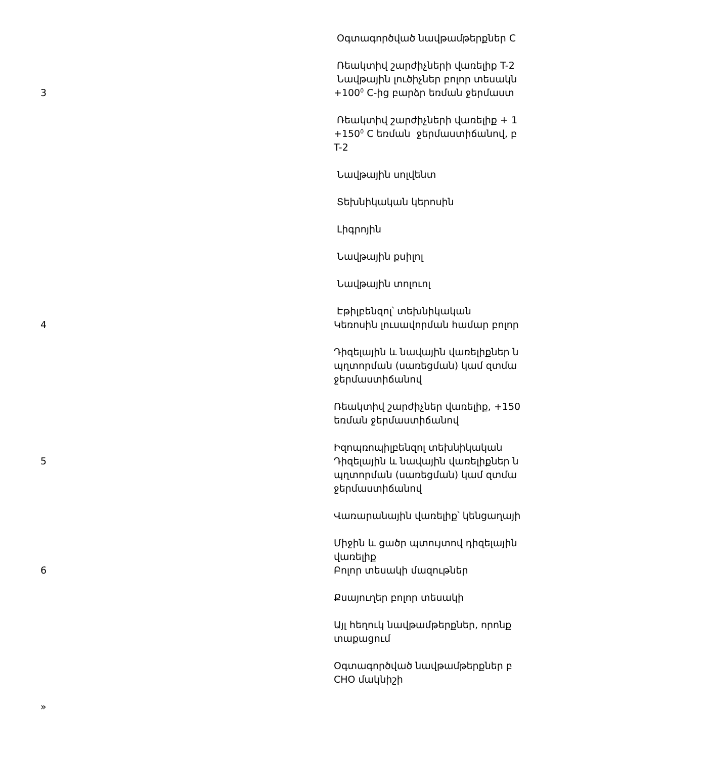| 3 | Օգտագործված նավթամթերքներ C Ռեակտիվ շարժիչների վառելիք T-2 Նավթային լուծիչներ բոլոր տեսակն +100<sup>0</sup> C-ից բարձր եռման ջերմաստ Ռեակտիվ շարժիչների վառելիք + 1 +150<sup>0</sup> C եռման ջերմաստիճանով, բ T-2 Նավթային սոլվենտ Տեխնիկական կերոսին Լիգրոյին Նավթային քսիլոլ Նավթային տոլուոլ Էթիլբենզոլ՝ տեխնիկական |
| 4 | Կեռոսին լուսավորման համար բոլոր Դիզելային և նավային վառելիքներ ն պղտորման (սառեցման) կամ զտմա ջերմաստիճանով Ռեակտիվ շարժիչներ վառելիք, +150 եռման ջերմաստիճանով Իզոպռոպիլբենզոլ տեխնիկական |
| 5 | Դիզելային և նավային վառելիքներ ն պղտորման (սառեցման) կամ զտմա ջերմաստիճանով Վառարանային վառելիք՝ կենցաղայի Միջին և ցածր պտույտով դիզելային վառելիք |
| 6 | Բոլոր տեսակի մազութներ Քսայուղեր բոլոր տեսակի Այլ հեղուկ նավթամթերքներ, որոնք տաքացում Օգտագործված նավթամթերքներ բ CHO մակնիշի |
| » | |